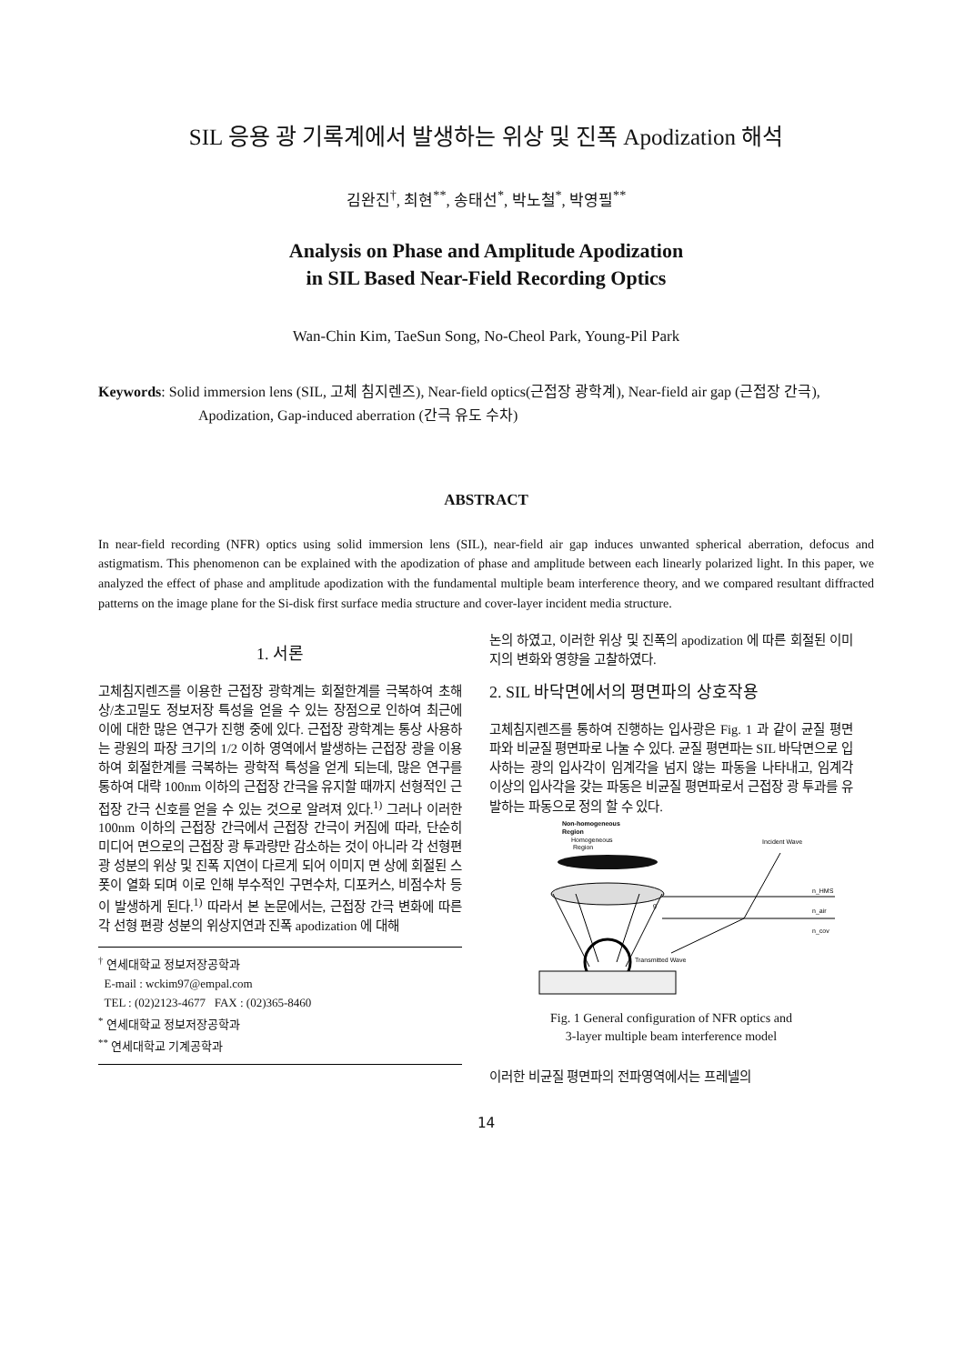SIL 응용 광 기록계에서 발생하는 위상 및 진폭 Apodization 해석
김완진<sup>†</sup>, 최현<sup>**</sup>, 송태선<sup>*</sup>, 박노철<sup>*</sup>, 박영필<sup>**</sup>
Analysis on Phase and Amplitude Apodization
in SIL Based Near-Field Recording Optics
Wan-Chin Kim, TaeSun Song, No-Cheol Park, Young-Pil Park
Keywords: Solid immersion lens (SIL, 고체 침지렌즈), Near-field optics(근접장 광학계), Near-field air gap (근접장 간극), Apodization, Gap-induced aberration (간극 유도 수차)
ABSTRACT
In near-field recording (NFR) optics using solid immersion lens (SIL), near-field air gap induces unwanted spherical aberration, defocus and astigmatism. This phenomenon can be explained with the apodization of phase and amplitude between each linearly polarized light. In this paper, we analyzed the effect of phase and amplitude apodization with the fundamental multiple beam interference theory, and we compared resultant diffracted patterns on the image plane for the Si-disk first surface media structure and cover-layer incident media structure.
1. 서론
고체침지렌즈를 이용한 근접장 광학계는 회절한계를 극복하여 초해상/초고밀도 정보저장 특성을 얻을 수 있는 장점으로 인하여 최근에 이에 대한 많은 연구가 진행 중에 있다. 근접장 광학계는 통상 사용하는 광원의 파장 크기의 1/2 이하 영역에서 발생하는 근접장 광을 이용하여 회절한계를 극복하는 광학적 특성을 얻게 되는데, 많은 연구를 통하여 대략 100nm 이하의 근접장 간극을 유지할 때까지 선형적인 근접장 간극 신호를 얻을 수 있는 것으로 알려져 있다.<sup>1)</sup> 그러나 이러한 100nm 이하의 근접장 간극에서 근접장 간극이 커짐에 따라, 단순히 미디어 면으로의 근접장 광 투과량만 감소하는 것이 아니라 각 선형편광 성분의 위상 및 진폭 지연이 다르게 되어 이미지 면 상에 회절된 스폿이 열화 되며 이로 인해 부수적인 구면수차, 디포커스, 비점수차 등이 발생하게 된다.<sup>1)</sup> 따라서 본 논문에서는, 근접장 간극 변화에 따른 각 선형 편광 성분의 위상지연과 진폭 apodization 에 대해
<sup>†</sup> 연세대학교 정보저장공학과
E-mail : wckim97@empal.com
TEL : (02)2123-4677 FAX : (02)365-8460
<sup>*</sup> 연세대학교 정보저장공학과
<sup>**</sup> 연세대학교 기계공학과
논의 하였고, 이러한 위상 및 진폭의 apodization 에 따른 회절된 이미지의 변화와 영향을 고찰하였다.
2. SIL 바닥면에서의 평면파의 상호작용
고체침지렌즈를 통하여 진행하는 입사광은 Fig. 1 과 같이 균질 평면파와 비균질 평면파로 나눌 수 있다. 균질 평면파는 SIL 바닥면으로 입사하는 광의 입사각이 임계각을 넘지 않는 파동을 나타내고, 임계각 이상의 입사각을 갖는 파동은 비균질 평면파로서 근접장 광 투과를 유발하는 파동으로 정의 할 수 있다.
Non-homogeneous
Region
Homogeneous
Region
Incident Wave
n_HMS
n_air
n_cov
g
Transmitted Wave
Fig. 1 General configuration of NFR optics and
3-layer multiple beam interference model
이러한 비균질 평면파의 전파영역에서는 프레넬의
14